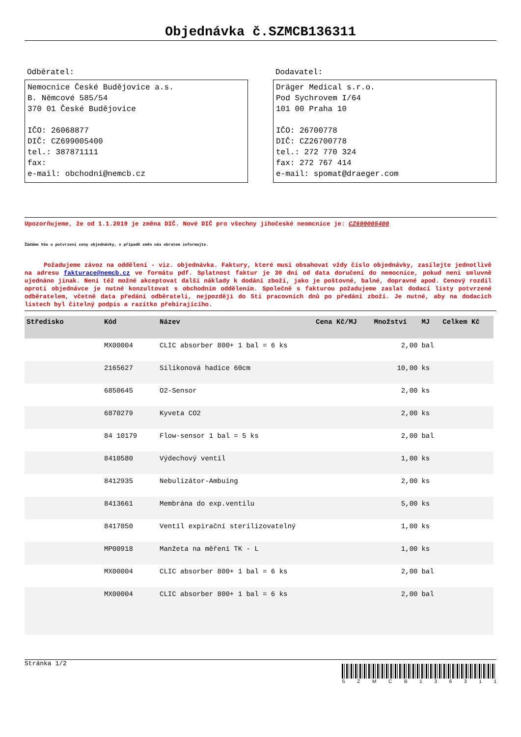Objednávka č.SZMCB136311
Odběratel:
Nemocnice České Budějovice a.s.
B. Němcové 585/54
370 01 České Budějovice
IČO: 26068877
DIČ: CZ699005400
tel.: 387871111
fax:
e-mail: obchodni@nemcb.cz
Dodavatel:
Dräger Medical s.r.o.
Pod Sychrovem I/64
101 00 Praha 10
IČO: 26700778
DIČ: CZ26700778
tel.: 272 770 324
fax: 272 767 414
e-mail: spomat@draeger.com
Upozorňujeme, že od 1.1.2019 je změna DIČ. Nové DIČ pro všechny jihočeské neomcnice je: CZ699005400
Žádáme Vás o potvrzení ceny objednávky, v případě změn nás obratem informujte.
Požadujeme závoz na oddělení - viz. objednávka. Faktury, které musí obsahovat vždy číslo objednávky, zasílejte jednotlivě na adresu fakturace@nemcb.cz ve formátu pdf. Splatnost faktur je 30 dní od data doručení do nemocnice, pokud není smluvně ujednáno jinak. Není též možné akceptovat další náklady k dodání zboží, jako je poštovné, balné, dopravné apod. Cenový rozdíl oproti objednávce je nutné konzultovat s obchodním oddělením. Společně s fakturou požadujeme zaslat dodací listy potvrzené odběratelem, včetně data předání odběrateli, nejpozději do 5ti pracovních dnů po předání zboží. Je nutné, aby na dodacích listech byl čitelný podpis a razítko přebírajícího.
| Středisko | Kód | Název | Cena Kč/MJ | Množství | MJ | Celkem Kč |
| --- | --- | --- | --- | --- | --- | --- |
| | MX00004 | CLIC absorber 800+ 1 bal = 6 ks | | 2,00 | bal | |
| | 2165627 | Silikonová hadice 60cm | | 10,00 | ks | |
| | 6850645 | O2-Sensor | | 2,00 | ks | |
| | 6870279 | Kyveta CO2 | | 2,00 | ks | |
| | 84 10179 | Flow-sensor 1 bal = 5 ks | | 2,00 | bal | |
| | 8410580 | Výdechový ventil | | 1,00 | ks | |
| | 8412935 | Nebulizátor-Ambuing | | 2,00 | ks | |
| | 8413661 | Membrána do exp.ventilu | | 5,00 | ks | |
| | 8417050 | Ventil expirační sterilizovatelný | | 1,00 | ks | |
| | MP00918 | Manžeta na měření TK - L | | 1,00 | ks | |
| | MX00004 | CLIC absorber 800+ 1 bal = 6 ks | | 2,00 | bal | |
| | MX00004 | CLIC absorber 800+ 1 bal = 6 ks | | 2,00 | bal | |
Stránka 1/2
S Z M C B 1 3 6 3 1 1